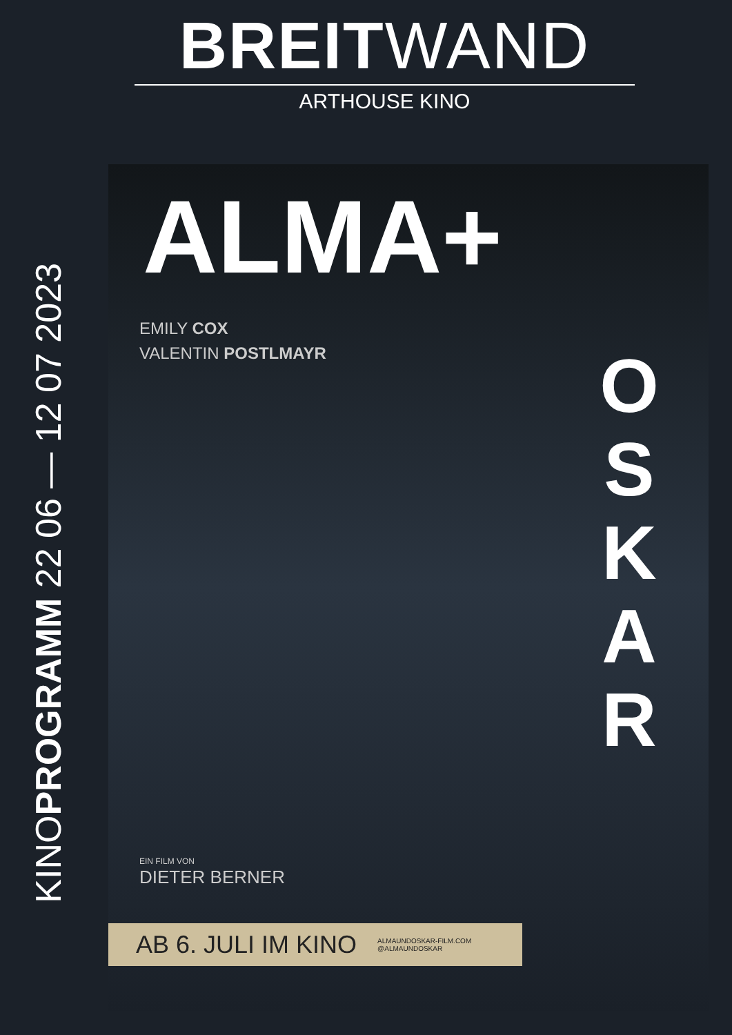BREITWAND
ARTHOUSE KINO
KINOPROGRAMM 22 06 — 12 07 2023
ALMA+
O S K A R
EMILY COX
VALENTIN POSTLMAYR
EIN FILM VON
DIETER BERNER
AB 6. JULI IM KINO ALMAUNDOSKAR-FILM.COM
@ALMAUNDOSKAR